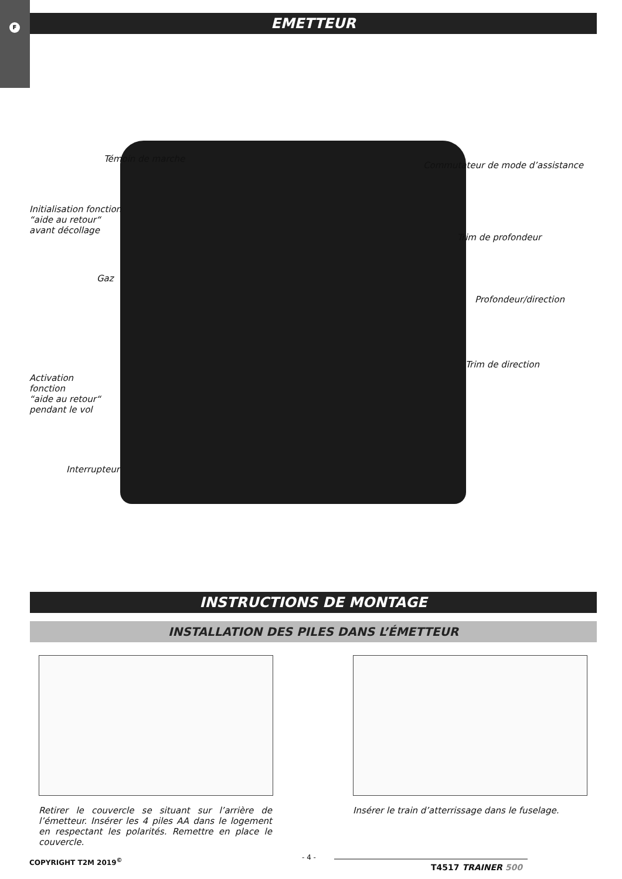F
EMETTEUR
Témoin de marche
Commutateur de mode d’assistance
Initialisation fonction
“aide au retour“
avant décollage
Trim de profondeur
Gaz
Profondeur/direction
Trim de direction
Activation
fonction
“aide au retour“
pendant le vol
Interrupteur
INSTRUCTIONS DE MONTAGE
INSTALLATION DES PILES DANS L’ÉMETTEUR
Retirer le couvercle se situant sur l’arrière de l’émetteur. Insérer les 4 piles AA dans le logement en respectant les polarités. Remettre en place le couvercle.
Insérer le train d’atterrissage dans le fuselage.
COPYRIGHT T2M 2019<sup>©</sup> - 4 -
T4517 TRAINER 500